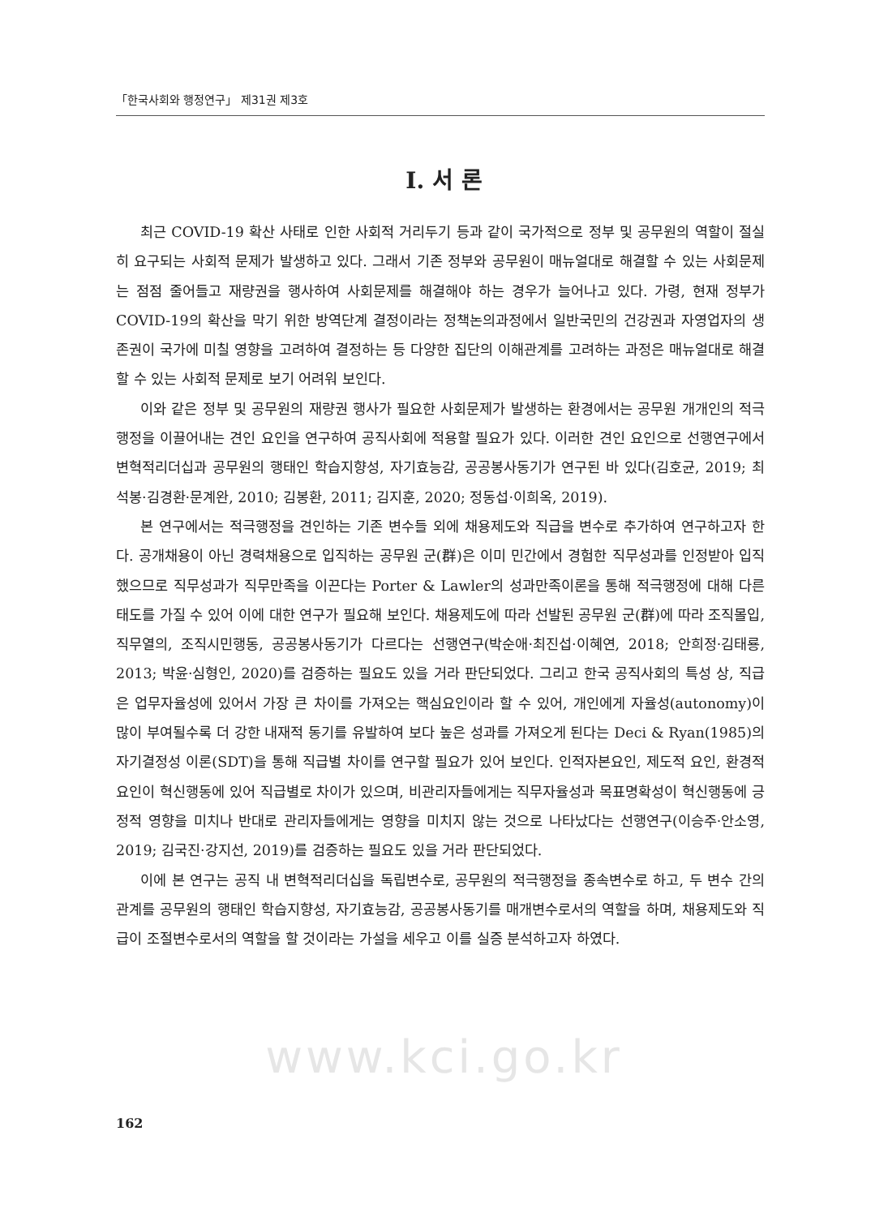「한국사회와 행정연구」 제31권 제3호
Ⅰ. 서 론
최근 COVID-19 확산 사태로 인한 사회적 거리두기 등과 같이 국가적으로 정부 및 공무원의 역할이 절실히 요구되는 사회적 문제가 발생하고 있다. 그래서 기존 정부와 공무원이 매뉴얼대로 해결할 수 있는 사회문제는 점점 줄어들고 재량권을 행사하여 사회문제를 해결해야 하는 경우가 늘어나고 있다. 가령, 현재 정부가 COVID-19의 확산을 막기 위한 방역단계 결정이라는 정책논의과정에서 일반국민의 건강권과 자영업자의 생존권이 국가에 미칠 영향을 고려하여 결정하는 등 다양한 집단의 이해관계를 고려하는 과정은 매뉴얼대로 해결할 수 있는 사회적 문제로 보기 어려워 보인다.
이와 같은 정부 및 공무원의 재량권 행사가 필요한 사회문제가 발생하는 환경에서는 공무원 개개인의 적극행정을 이끌어내는 견인 요인을 연구하여 공직사회에 적용할 필요가 있다. 이러한 견인 요인으로 선행연구에서 변혁적리더십과 공무원의 행태인 학습지향성, 자기효능감, 공공봉사동기가 연구된 바 있다(김호균, 2019; 최석봉·김경환·문계완, 2010; 김봉환, 2011; 김지훈, 2020; 정동섭·이희옥, 2019).
본 연구에서는 적극행정을 견인하는 기존 변수들 외에 채용제도와 직급을 변수로 추가하여 연구하고자 한다. 공개채용이 아닌 경력채용으로 입직하는 공무원 군(群)은 이미 민간에서 경험한 직무성과를 인정받아 입직했으므로 직무성과가 직무만족을 이끈다는 Porter & Lawler의 성과만족이론을 통해 적극행정에 대해 다른 태도를 가질 수 있어 이에 대한 연구가 필요해 보인다. 채용제도에 따라 선발된 공무원 군(群)에 따라 조직몰입, 직무열의, 조직시민행동, 공공봉사동기가 다르다는 선행연구(박순애·최진섭·이혜연, 2018; 안희정·김태룡, 2013; 박윤·심형인, 2020)를 검증하는 필요도 있을 거라 판단되었다. 그리고 한국 공직사회의 특성 상, 직급은 업무자율성에 있어서 가장 큰 차이를 가져오는 핵심요인이라 할 수 있어, 개인에게 자율성(autonomy)이 많이 부여될수록 더 강한 내재적 동기를 유발하여 보다 높은 성과를 가져오게 된다는 Deci & Ryan(1985)의 자기결정성 이론(SDT)을 통해 직급별 차이를 연구할 필요가 있어 보인다. 인적자본요인, 제도적 요인, 환경적 요인이 혁신행동에 있어 직급별로 차이가 있으며, 비관리자들에게는 직무자율성과 목표명확성이 혁신행동에 긍정적 영향을 미치나 반대로 관리자들에게는 영향을 미치지 않는 것으로 나타났다는 선행연구(이승주·안소영, 2019; 김국진·강지선, 2019)를 검증하는 필요도 있을 거라 판단되었다.
이에 본 연구는 공직 내 변혁적리더십을 독립변수로, 공무원의 적극행정을 종속변수로 하고, 두 변수 간의 관계를 공무원의 행태인 학습지향성, 자기효능감, 공공봉사동기를 매개변수로서의 역할을 하며, 채용제도와 직급이 조절변수로서의 역할을 할 것이라는 가설을 세우고 이를 실증 분석하고자 하였다.
www.kci.go.kr
162